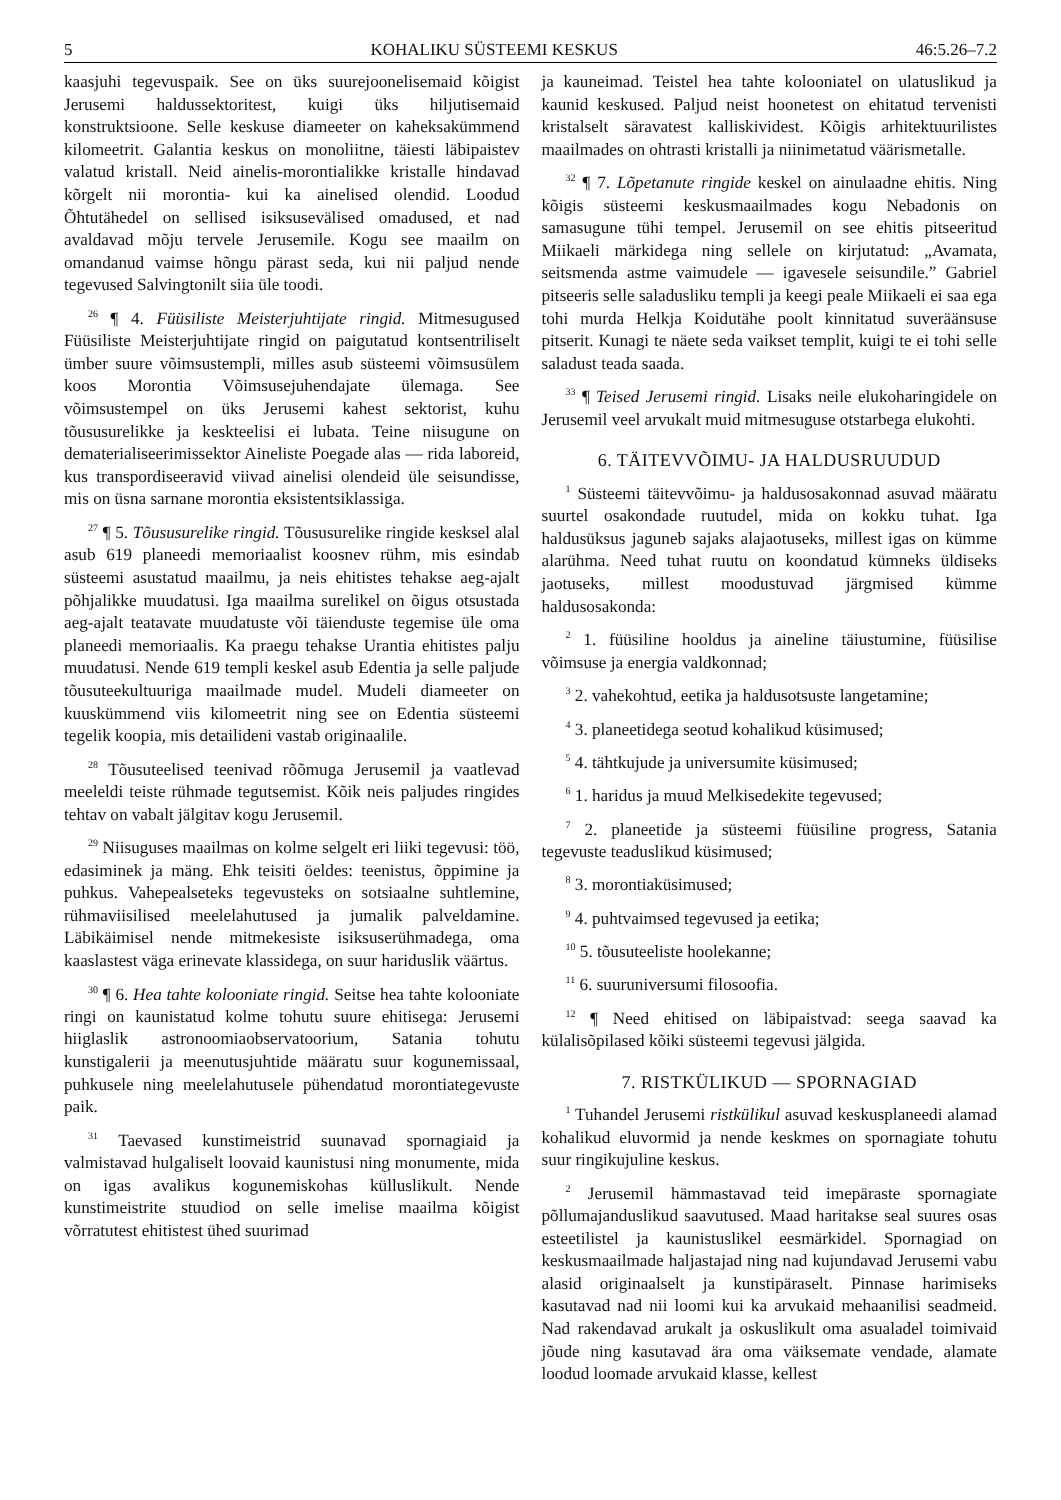5 KOHALIKU SÜSTEEMI KESKUS 46:5.26–7.2
kaasjuhi tegevuspaik. See on üks suurejoonelisemaid kõigist Jerusemi haldussektoritest, kuigi üks hiljutisemaid konstruktsioone. Selle keskuse diameeter on kaheksakümmend kilomeetrit. Galantia keskus on monoliitne, täiesti läbipaistev valatud kristall. Neid ainelis-morontialikke kristalle hindavad kõrgelt nii morontia- kui ka ainelised olendid. Loodud Õhtutähedel on sellised isiksusevälised omadused, et nad avaldavad mõju tervele Jerusemile. Kogu see maailm on omandanud vaimse hõngu pärast seda, kui nii paljud nende tegevused Salvingtonilt siia üle toodi.
<sup>26</sup> ¶ 4. Füüsiliste Meisterjuhtijate ringid. Mitmesugused Füüsiliste Meisterjuhtijate ringid on paigutatud kontsentriliselt ümber suure võimsustempli, milles asub süsteemi võimsusülem koos Morontia Võimsusejuhendajate ülemaga. See võimsustempel on üks Jerusemi kahest sektorist, kuhu tõususurelikke ja keskteelisi ei lubata. Teine niisugune on dematerialiseerimissektor Aineliste Poegade alas — rida laboreid, kus transpordiseeravid viivad ainelisi olendeid üle seisundisse, mis on üsna sarnane morontia eksistentsiklassiga.
<sup>27</sup> ¶ 5. Tõususurelike ringid. Tõususurelike ringide kesksel alal asub 619 planeedi memoriaalist koosnev rühm, mis esindab süsteemi asustatud maailmu, ja neis ehitistes tehakse aeg-ajalt põhjalikke muudatusi. Iga maailma surelikel on õigus otsustada aeg-ajalt teatavate muudatuste või täienduste tegemise üle oma planeedi memoriaalis. Ka praegu tehakse Urantia ehitistes palju muudatusi. Nende 619 templi keskel asub Edentia ja selle paljude tõusuteekultuuriga maailmade mudel. Mudeli diameeter on kuuskümmend viis kilomeetrit ning see on Edentia süsteemi tegelik koopia, mis detailideni vastab originaalile.
<sup>28</sup> Tõusuteelised teenivad rõõmuga Jerusemil ja vaatlevad meeleldi teiste rühmade tegutsemist. Kõik neis paljudes ringides tehtav on vabalt jälgitav kogu Jerusemil.
<sup>29</sup> Niisuguses maailmas on kolme selgelt eri liiki tegevusi: töö, edasiminek ja mäng. Ehk teisiti öeldes: teenistus, õppimine ja puhkus. Vahepealseteks tegevusteks on sotsiaalne suhtlemine, rühmaviisilised meelelahutused ja jumalik palveldamine. Läbikäimisel nende mitmekesiste isiksuserühmadega, oma kaaslastest väga erinevate klassidega, on suur hariduslik väärtus.
<sup>30</sup> ¶ 6. Hea tahte kolooniate ringid. Seitse hea tahte kolooniate ringi on kaunistatud kolme tohutu suure ehitisega: Jerusemi hiiglaslik astronoomiaobservatoorium, Satania tohutu kunstigalerii ja meenutusjuhtide määratu suur kogunemissaal, puhkusele ning meelelahutusele pühendatud morontiategevuste paik.
<sup>31</sup> Taevased kunstimeistrid suunavad spornagiaid ja valmistavad hulgaliselt loovaid kaunistusi ning monumente, mida on igas avalikus kogunemiskohas külluslikult. Nende kunstimeistrite stuudiod on selle imelise maailma kõigist võrratutest ehitistest ühed suurimad
ja kauneimad. Teistel hea tahte kolooniatel on ulatuslikud ja kaunid keskused. Paljud neist hoonetest on ehitatud tervenisti kristalselt säravatest kalliskividest. Kõigis arhitektuurilistes maailmades on ohtrasti kristalli ja niinimetatud väärismetalle.
<sup>32</sup> ¶ 7. Lõpetanute ringide keskel on ainulaadne ehitis. Ning kõigis süsteemi keskusmaailmades kogu Nebadonis on samasugune tühi tempel. Jerusemil on see ehitis pitseeritud Miikaeli märkidega ning sellele on kirjutatud: „Avamata, seitsmenda astme vaimudele — igavesele seisundile.” Gabriel pitseeris selle saladusliku templi ja keegi peale Miikaeli ei saa ega tohi murda Helkja Koidutähe poolt kinnitatud suveräänsuse pitserit. Kunagi te näete seda vaikset templit, kuigi te ei tohi selle saladust teada saada.
<sup>33</sup> ¶ Teised Jerusemi ringid. Lisaks neile elukoharingidele on Jerusemil veel arvukalt muid mitmesuguse otstarbega elukohti.
6. TÄITEVVÕIMU- JA HALDUSRUUDUD
<sup>1</sup> Süsteemi täitevvõimu- ja haldusosakonnad asuvad määratu suurtel osakondade ruutudel, mida on kokku tuhat. Iga haldusüksus jaguneb sajaks alajaotuseks, millest igas on kümme alarühma. Need tuhat ruutu on koondatud kümneks üldiseks jaotuseks, millest moodustuvad järgmised kümme haldusosakonda:
<sup>2</sup> 1. füüsiline hooldus ja aineline täiustumine, füüsilise võimsuse ja energia valdkonnad;
<sup>3</sup> 2. vahekohtud, eetika ja haldusotsuste langetamine;
<sup>4</sup> 3. planeetidega seotud kohalikud küsimused;
<sup>5</sup> 4. tähtkujude ja universumite küsimused;
<sup>6</sup> 1. haridus ja muud Melkisedekite tegevused;
<sup>7</sup> 2. planeetide ja süsteemi füüsiline progress, Satania tegevuste teaduslikud küsimused;
<sup>8</sup> 3. morontiaküsimused;
<sup>9</sup> 4. puhtvaimsed tegevused ja eetika;
<sup>10</sup> 5. tõusuteeliste hoolekanne;
<sup>11</sup> 6. suuruniversumi filosoofia.
<sup>12</sup> ¶ Need ehitised on läbipaistvad: seega saavad ka külalisõpilased kõiki süsteemi tegevusi jälgida.
7. RISTKÜLIKUD — SPORNAGIAD
<sup>1</sup> Tuhandel Jerusemi ristkülikul asuvad keskusplaneedi alamad kohalikud eluvormid ja nende keskmes on spornagiate tohutu suur ringikujuline keskus.
<sup>2</sup> Jerusemil hämmastavad teid imepäraste spornagiate põllumajanduslikud saavutused. Maad haritakse seal suures osas esteetilistel ja kaunistuslikel eesmärkidel. Spornagiad on keskusmaailmade haljastajad ning nad kujundavad Jerusemi vabu alasid originaalselt ja kunstipäraselt. Pinnase harimiseks kasutavad nad nii loomi kui ka arvukaid mehaanilisi seadmeid. Nad rakendavad arukalt ja oskuslikult oma asualadel toimivaid jõude ning kasutavad ära oma väiksemate vendade, alamate loodud loomade arvukaid klasse, kellest